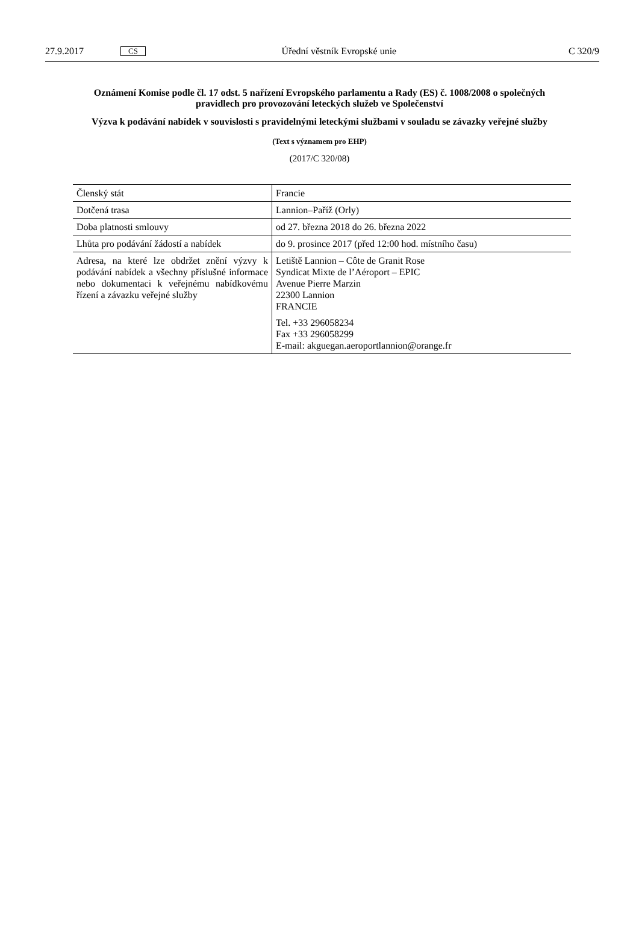27.9.2017 CS Úřední věstník Evropské unie C 320/9
Oznámení Komise podle čl. 17 odst. 5 nařízení Evropského parlamentu a Rady (ES) č. 1008/2008 o společných pravidlech pro provozování leteckých služeb ve Společenství
Výzva k podávání nabídek v souvislosti s pravidelnými leteckými službami v souladu se závazky veřejné služby
(Text s významem pro EHP)
(2017/C 320/08)
| Členský stát | Francie |
| Dotčená trasa | Lannion–Paříž (Orly) |
| Doba platnosti smlouvy | od 27. března 2018 do 26. března 2022 |
| Lhůta pro podávání žádostí a nabídek | do 9. prosince 2017 (před 12:00 hod. místního času) |
| Adresa, na které lze obdržet znění výzvy k podávání nabídek a všechny příslušné informace nebo dokumentaci k veřejnému nabídkovému řízení a závazku veřejné služby | Letiště Lannion – Côte de Granit Rose Syndicat Mixte de l’Aéroport – EPIC Avenue Pierre Marzin 22300 Lannion FRANCIE Tel. +33 296058234 Fax +33 296058299 E-mail: akguegan.aeroportlannion@orange.fr |